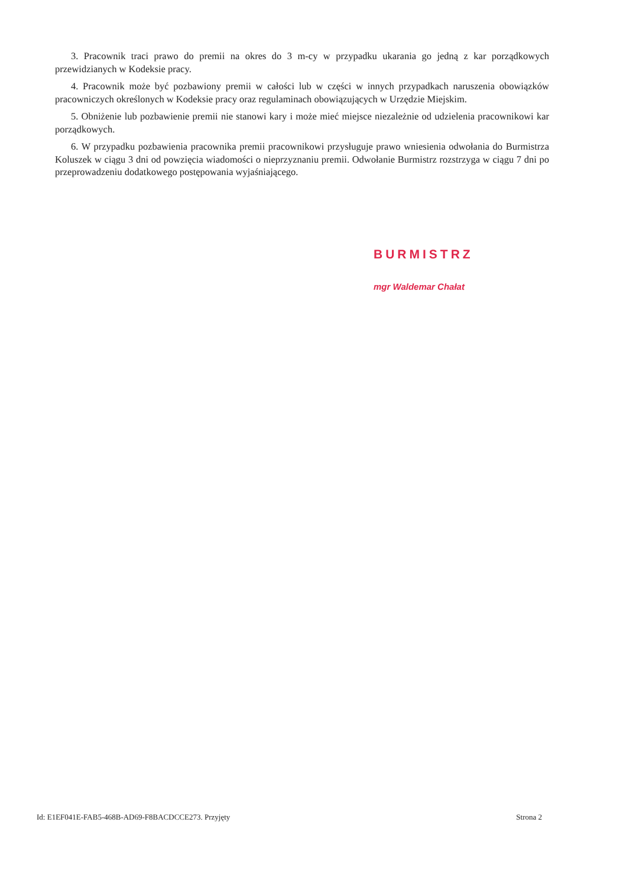3. Pracownik traci prawo do premii na okres do 3 m-cy w przypadku ukarania go jedną z kar porządkowych przewidzianych w Kodeksie pracy.
4. Pracownik może być pozbawiony premii w całości lub w części w innych przypadkach naruszenia obowiązków pracowniczych określonych w Kodeksie pracy oraz regulaminach obowiązujących w Urzędzie Miejskim.
5. Obniżenie lub pozbawienie premii nie stanowi kary i może mieć miejsce niezależnie od udzielenia pracownikowi kar porządkowych.
6. W przypadku pozbawienia pracownika premii pracownikowi przysługuje prawo wniesienia odwołania do Burmistrza Koluszek w ciągu 3 dni od powzięcia wiadomości o nieprzyznaniu premii. Odwołanie Burmistrz rozstrzyga w ciągu 7 dni po przeprowadzeniu dodatkowego postępowania wyjaśniającego.
BURMISTRZ
mgr Waldemar Chałat
Id: E1EF041E-FAB5-468B-AD69-F8BACDCCE273. Przyjęty Strona 2